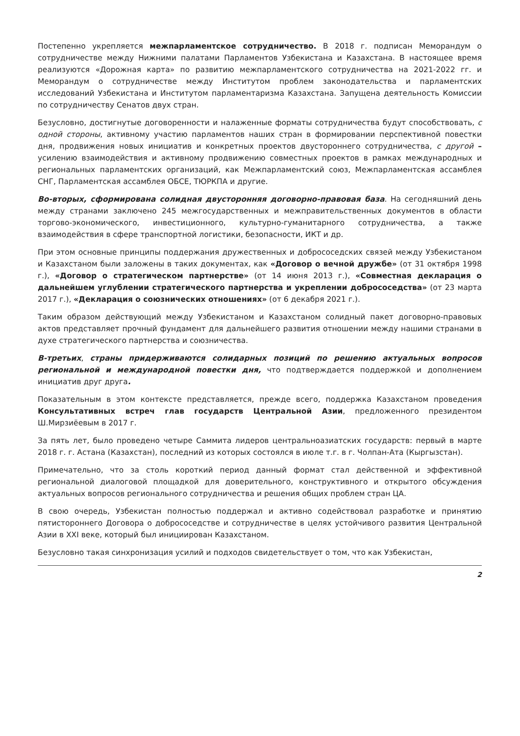Постепенно укрепляется межпарламентское сотрудничество. В 2018 г. подписан Меморандум о сотрудничестве между Нижними палатами Парламентов Узбекистана и Казахстана. В настоящее время реализуются «Дорожная карта» по развитию межпарламентского сотрудничества на 2021-2022 гг. и Меморандум о сотрудничестве между Институтом проблем законодательства и парламентских исследований Узбекистана и Институтом парламентаризма Казахстана. Запущена деятельность Комиссии по сотрудничеству Сенатов двух стран.
Безусловно, достигнутые договоренности и налаженные форматы сотрудничества будут способствовать, с одной стороны, активному участию парламентов наших стран в формировании перспективной повестки дня, продвижения новых инициатив и конкретных проектов двустороннего сотрудничества, с другой – усилению взаимодействия и активному продвижению совместных проектов в рамках международных и региональных парламентских организаций, как Межпарламентский союз, Межпарламентская ассамблея СНГ, Парламентская ассамблея ОБСЕ, ТЮРКПА и другие.
Во-вторых, сформирована солидная двусторонняя договорно-правовая база. На сегодняшний день между странами заключено 245 межгосударственных и межправительственных документов в области торгово-экономического, инвестиционного, культурно-гуманитарного сотрудничества, а также взаимодействия в сфере транспортной логистики, безопасности, ИКТ и др.
При этом основные принципы поддержания дружественных и добрососедских связей между Узбекистаном и Казахстаном были заложены в таких документах, как «Договор о вечной дружбе» (от 31 октября 1998 г.), «Договор о стратегическом партнерстве» (от 14 июня 2013 г.), «Совместная декларация о дальнейшем углублении стратегического партнерства и укреплении добрососедства» (от 23 марта 2017 г.), «Декларация о союзнических отношениях» (от 6 декабря 2021 г.).
Таким образом действующий между Узбекистаном и Казахстаном солидный пакет договорно-правовых актов представляет прочный фундамент для дальнейшего развития отношении между нашими странами в духе стратегического партнерства и союзничества.
В-третьих, страны придерживаются солидарных позиций по решению актуальных вопросов региональной и международной повестки дня, что подтверждается поддержкой и дополнением инициатив друг друга.
Показательным в этом контексте представляется, прежде всего, поддержка Казахстаном проведения Консультативных встреч глав государств Центральной Азии, предложенного президентом Ш.Мирзиёевым в 2017 г.
За пять лет, было проведено четыре Саммита лидеров центральноазиатских государств: первый в марте 2018 г. г. Астана (Казахстан), последний из которых состоялся в июле т.г. в г. Чолпан-Ата (Кыргызстан).
Примечательно, что за столь короткий период данный формат стал действенной и эффективной региональной диалоговой площадкой для доверительного, конструктивного и открытого обсуждения актуальных вопросов регионального сотрудничества и решения общих проблем стран ЦА.
В свою очередь, Узбекистан полностью поддержал и активно содействовал разработке и принятию пятистороннего Договора о добрососедстве и сотрудничестве в целях устойчивого развития Центральной Азии в XXI веке, который был инициирован Казахстаном.
Безусловно такая синхронизация усилий и подходов свидетельствует о том, что как Узбекистан,
2